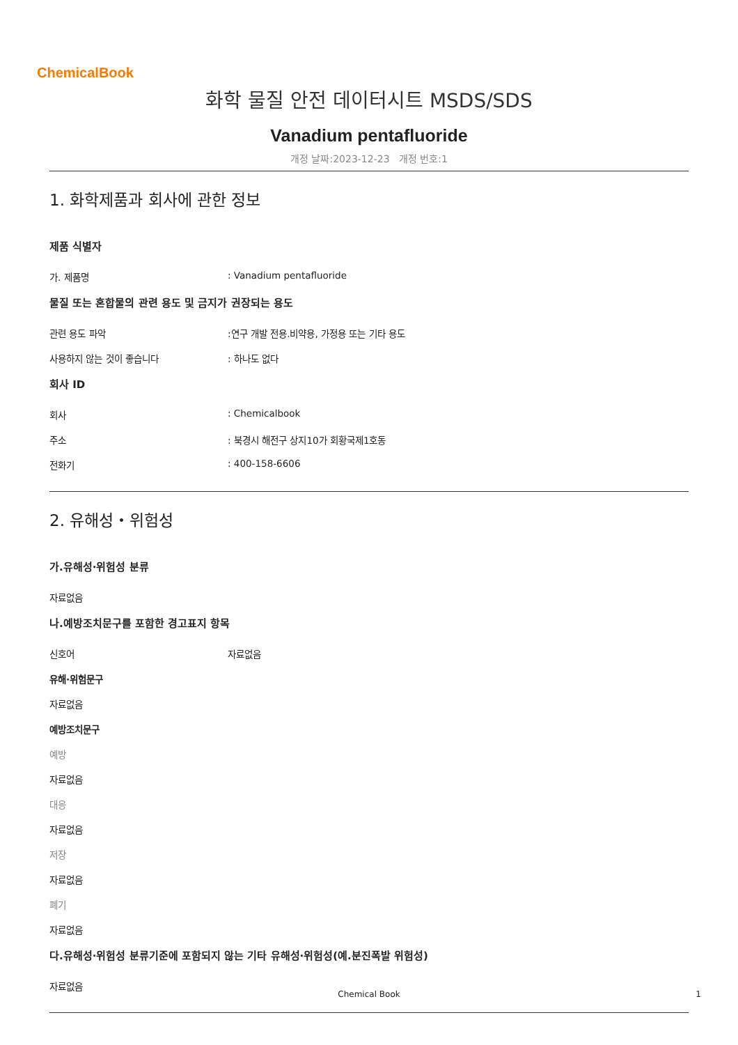ChemicalBook
화학 물질 안전 데이터시트 MSDS/SDS
Vanadium pentafluoride
개정 날짜:2023-12-23 개정 번호:1
1. 화학제품과 회사에 관한 정보
제품 식별자
가. 제품명 : Vanadium pentafluoride
물질 또는 혼합물의 관련 용도 및 금지가 권장되는 용도
관련 용도 파악 :연구 개발 전용.비약용, 가정용 또는 기타 용도
사용하지 않는 것이 좋습니다 : 하나도 없다
회사 ID
회사 : Chemicalbook
주소 : 북경시 해전구 상지10가 회황국제1호동
전화기 : 400-158-6606
2. 유해성・위험성
가.유해성·위험성 분류
자료없음
나.예방조치문구를 포함한 경고표지 항목
신호어 자료없음
유해·위험문구
자료없음
예방조치문구
예방
자료없음
대응
자료없음
저장
자료없음
폐기
자료없음
다.유해성·위험성 분류기준에 포함되지 않는 기타 유해성·위험성(예.분진폭발 위험성)
자료없음
Chemical Book 1